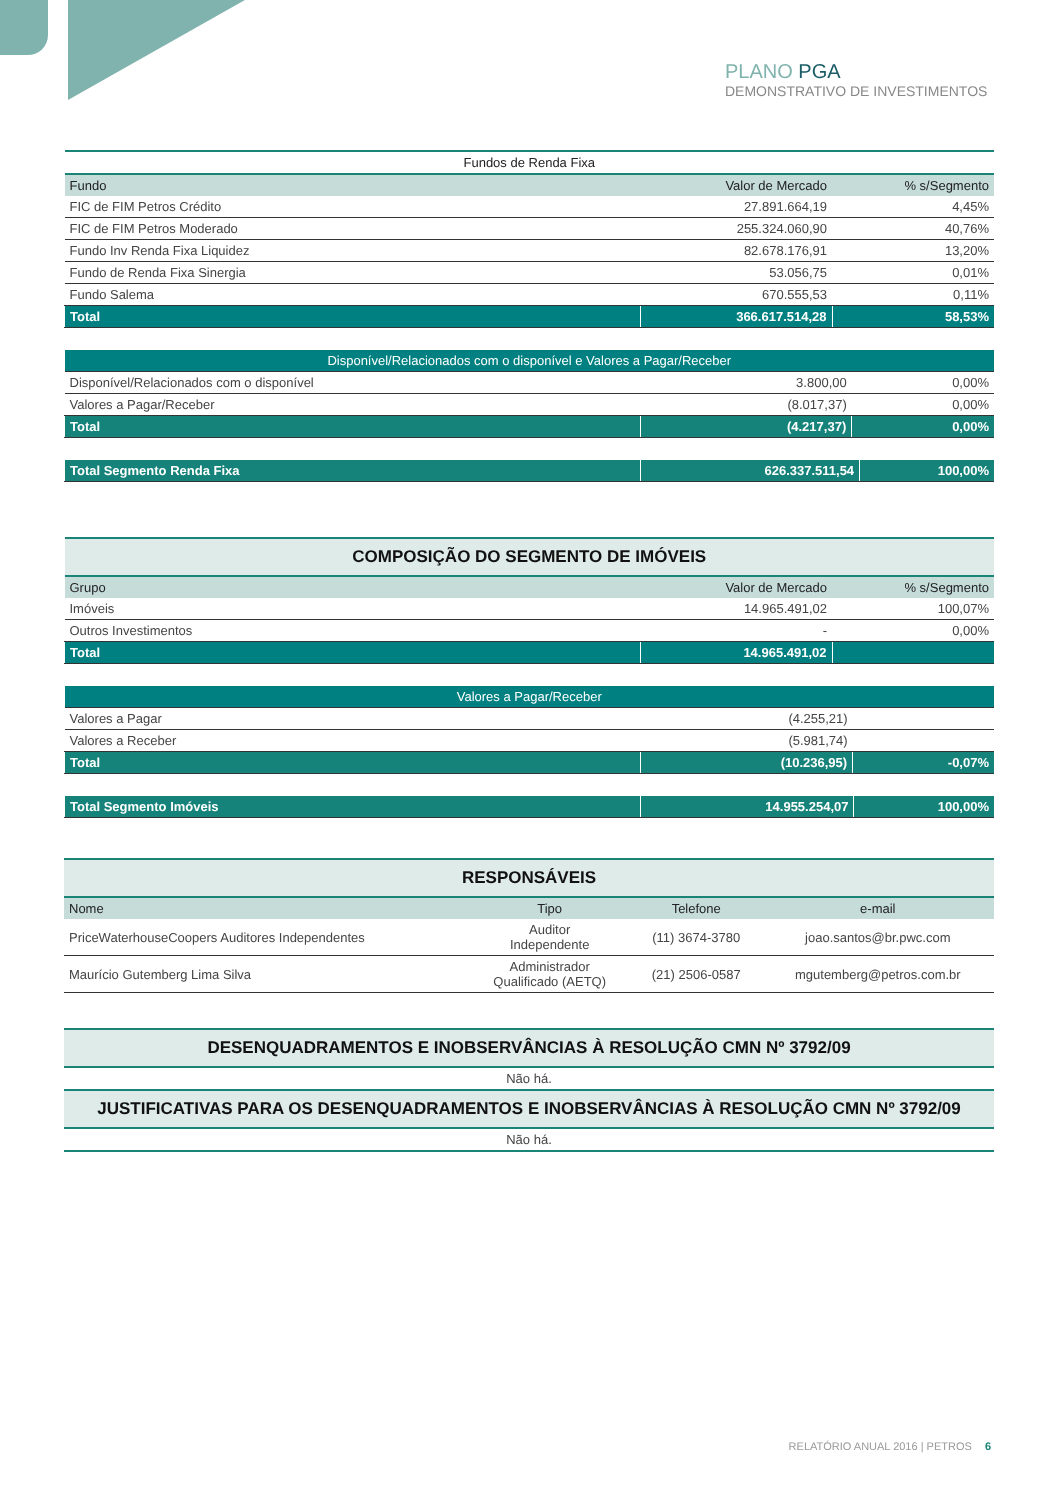PLANO PGA
DEMONSTRATIVO DE INVESTIMENTOS
| Fundos de Renda Fixa | | |
| Fundo | Valor de Mercado | % s/Segmento |
| FIC de FIM Petros Crédito | 27.891.664,19 | 4,45% |
| FIC de FIM Petros Moderado | 255.324.060,90 | 40,76% |
| Fundo Inv Renda Fixa Liquidez | 82.678.176,91 | 13,20% |
| Fundo de Renda Fixa Sinergia | 53.056,75 | 0,01% |
| Fundo Salema | 670.555,53 | 0,11% |
| Total | 366.617.514,28 | 58,53% |
| Disponível/Relacionados com o disponível e Valores a Pagar/Receber | | |
| Disponível/Relacionados com o disponível | 3.800,00 | 0,00% |
| Valores a Pagar/Receber | (8.017,37) | 0,00% |
| Total | (4.217,37) | 0,00% |
| Total Segmento Renda Fixa | 626.337.511,54 | 100,00% |
| COMPOSIÇÃO DO SEGMENTO DE IMÓVEIS | | |
| Grupo | Valor de Mercado | % s/Segmento |
| Imóveis | 14.965.491,02 | 100,07% |
| Outros Investimentos | - | 0,00% |
| Total | 14.965.491,02 | |
| Valores a Pagar/Receber | | |
| Valores a Pagar | (4.255,21) | |
| Valores a Receber | (5.981,74) | |
| Total | (10.236,95) | -0,07% |
| Total Segmento Imóveis | 14.955.254,07 | 100,00% |
| RESPONSÁVEIS | | | |
| Nome | Tipo | Telefone | e-mail |
| PriceWaterhouseCoopers Auditores Independentes | Auditor Independente | (11) 3674-3780 | joao.santos@br.pwc.com |
| Maurício Gutemberg Lima Silva | Administrador Qualificado (AETQ) | (21) 2506-0587 | mgutemberg@petros.com.br |
| DESENQUADRAMENTOS E INOBSERVÂNCIAS À RESOLUÇÃO CMN Nº 3792/09 |
| Não há. |
| JUSTIFICATIVAS PARA OS DESENQUADRAMENTOS E INOBSERVÂNCIAS À RESOLUÇÃO CMN Nº 3792/09 |
| Não há. |
RELATÓRIO ANUAL 2016 | PETROS 6